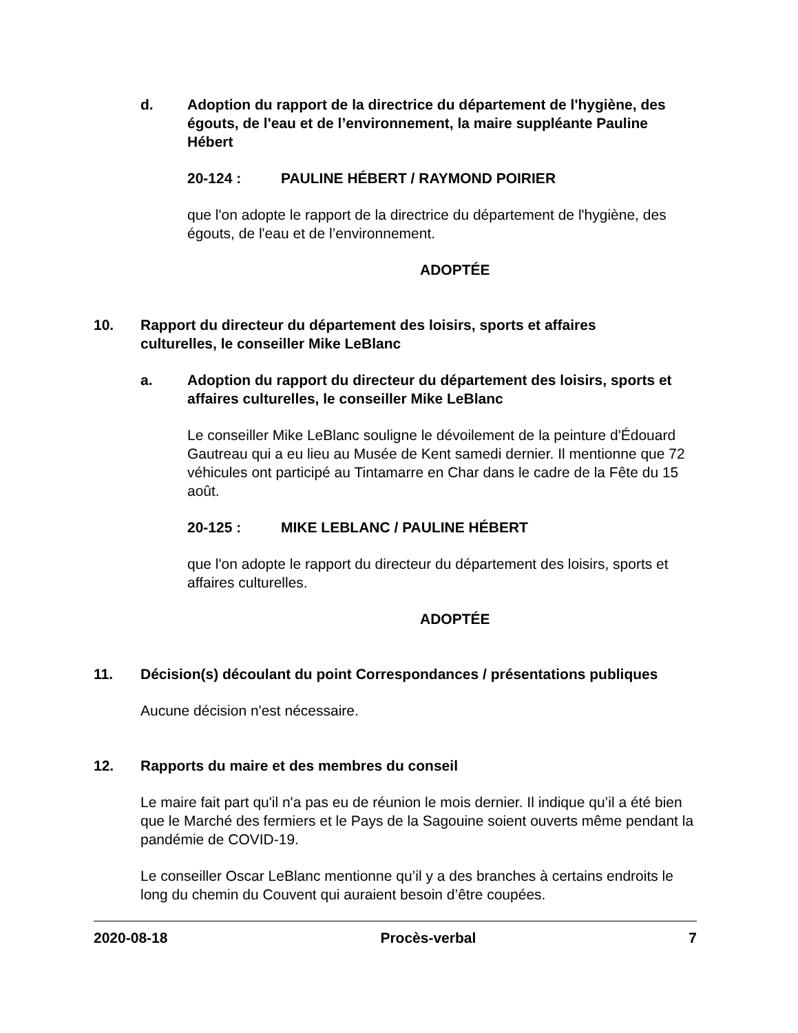d. Adoption du rapport de la directrice du département de l'hygiène, des égouts, de l'eau et de l’environnement, la maire suppléante Pauline Hébert
20-124 : PAULINE HÉBERT / RAYMOND POIRIER
que l'on adopte le rapport de la directrice du département de l'hygiène, des égouts, de l'eau et de l’environnement.
ADOPTÉE
10. Rapport du directeur du département des loisirs, sports et affaires culturelles, le conseiller Mike LeBlanc
a. Adoption du rapport du directeur du département des loisirs, sports et affaires culturelles, le conseiller Mike LeBlanc
Le conseiller Mike LeBlanc souligne le dévoilement de la peinture d'Édouard Gautreau qui a eu lieu au Musée de Kent samedi dernier. Il mentionne que 72 véhicules ont participé au Tintamarre en Char dans le cadre de la Fête du 15 août.
20-125 : MIKE LEBLANC / PAULINE HÉBERT
que l'on adopte le rapport du directeur du département des loisirs, sports et affaires culturelles.
ADOPTÉE
11. Décision(s) découlant du point Correspondances / présentations publiques
Aucune décision n'est nécessaire.
12. Rapports du maire et des membres du conseil
Le maire fait part qu'il n'a pas eu de réunion le mois dernier. Il indique qu’il a été bien que le Marché des fermiers et le Pays de la Sagouine soient ouverts même pendant la pandémie de COVID-19.
Le conseiller Oscar LeBlanc mentionne qu’il y a des branches à certains endroits le long du chemin du Couvent qui auraient besoin d’être coupées.
2020-08-18 Procès-verbal 7